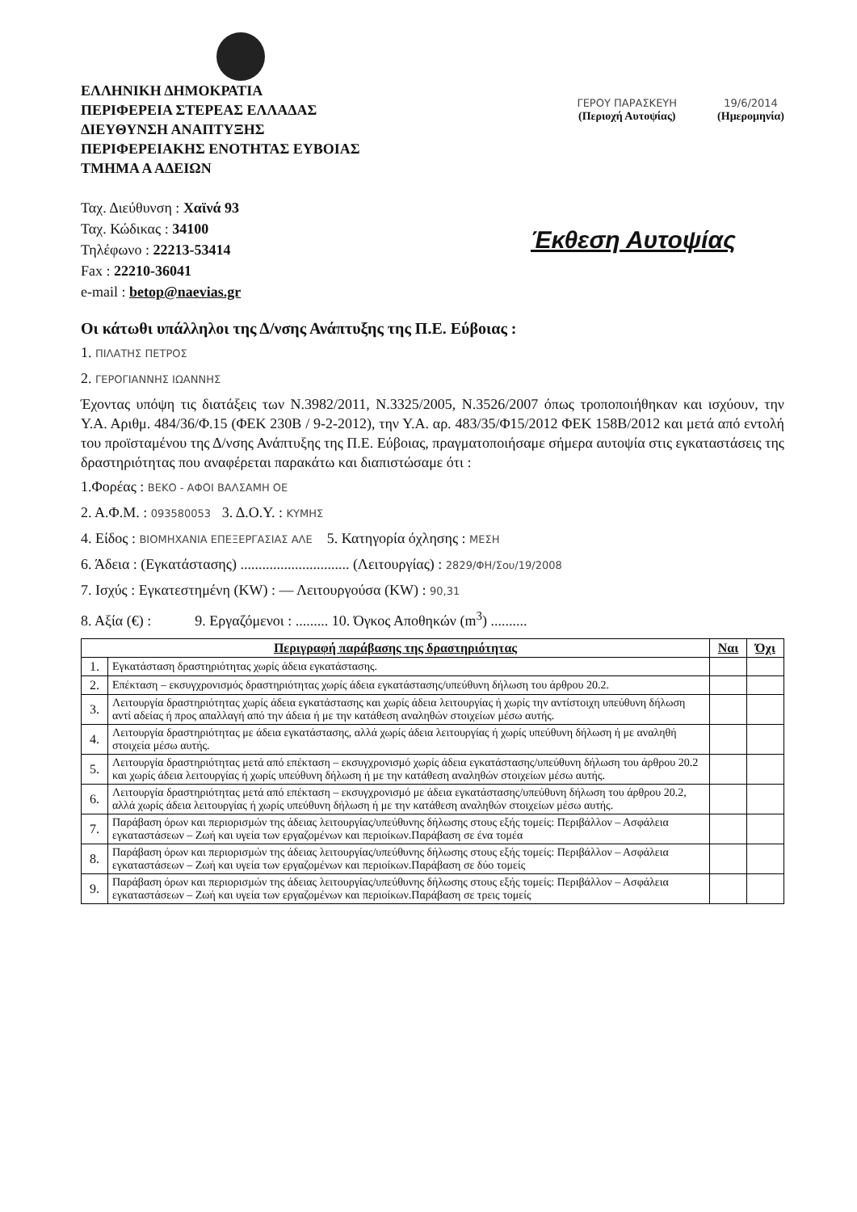ΕΛΛΗΝΙΚΗ ΔΗΜΟΚΡΑΤΙΑ
ΠΕΡΙΦΕΡΕΙΑ ΣΤΕΡΕΑΣ ΕΛΛΑΔΑΣ
ΔΙΕΥΘΥΝΣΗ ΑΝΑΠΤΥΞΗΣ
ΠΕΡΙΦΕΡΕΙΑΚΗΣ ΕΝΟΤΗΤΑΣ ΕΥΒΟΙΑΣ
ΤΜΗΜΑ Α ΑΔΕΙΩΝ
ΓΕΡΟΥ ΠΑΡΑΣΚΕΥΗ
(Περιοχή Αυτοψίας)
19/6/2014
(Ημερομηνία)
Ταχ. Διεύθυνση : Χαϊνά 93
Ταχ. Κώδικας : 34100
Τηλέφωνο : 22213-53414
Fax : 22210-36041
e-mail : betop@naevias.gr
Έκθεση Αυτοψίας
Οι κάτωθι υπάλληλοι της Δ/νσης Ανάπτυξης της Π.Ε. Εύβοιας :
1. ΠΙΛΑΤΗΣ ΠΕΤΡΟΣ
2. ΓΕΡΟΓΙΑΝΝΗΣ ΙΩΑΝΝΗΣ
Έχοντας υπόψη τις διατάξεις των Ν.3982/2011, Ν.3325/2005, Ν.3526/2007 όπως τροποποιήθηκαν και ισχύουν, την Υ.Α. Αριθμ. 484/36/Φ.15 (ΦΕΚ 230Β / 9-2-2012), την Υ.Α. αρ. 483/35/Φ15/2012 ΦΕΚ 158Β/2012 και μετά από εντολή του προϊσταμένου της Δ/νσης Ανάπτυξης της Π.Ε. Εύβοιας, πραγματοποιήσαμε σήμερα αυτοψία στις εγκαταστάσεις της δραστηριότητας που αναφέρεται παρακάτω και διαπιστώσαμε ότι :
1.Φορέας : ΒΕΚΟ - ΑΦΟΙ ΒΑΛΣΑΜΗ ΟΕ
2. Α.Φ.Μ. : 093580053 3. Δ.Ο.Υ. : ΚΥΜΗΣ
4. Είδος : ΒΙΟΜΗΧΑΝΙΑ ΕΠΕΞΕΡΓΑΣΙΑΣ ΑΛΕ 5. Κατηγορία όχλησης : ΜΕΣΗ
6. Άδεια : (Εγκατάστασης) .............................. (Λειτουργίας) : 2829/ΦΗ/Σου/19/2008
7. Ισχύς : Εγκατεστημένη (KW) : — Λειτουργούσα (KW) : 90,31
8. Αξία (€) : 9. Εργαζόμενοι : ......... 10. Όγκος Αποθηκών (m<sup>3</sup>) ..........
| Περιγραφή παράβασης της δραστηριότητας | | Ναι | Όχι |
| --- | --- | --- | --- |
| 1. | Εγκατάσταση δραστηριότητας χωρίς άδεια εγκατάστασης. | | |
| 2. | Επέκταση – εκσυγχρονισμός δραστηριότητας χωρίς άδεια εγκατάστασης/υπεύθυνη δήλωση του άρθρου 20.2. | | |
| 3. | Λειτουργία δραστηριότητας χωρίς άδεια εγκατάστασης και χωρίς άδεια λειτουργίας ή χωρίς την αντίστοιχη υπεύθυνη δήλωση αντί αδείας ή προς απαλλαγή από την άδεια ή με την κατάθεση αναληθών στοιχείων μέσω αυτής. | | |
| 4. | Λειτουργία δραστηριότητας με άδεια εγκατάστασης, αλλά χωρίς άδεια λειτουργίας ή χωρίς υπεύθυνη δήλωση ή με αναληθή στοιχεία μέσω αυτής. | | |
| 5. | Λειτουργία δραστηριότητας μετά από επέκταση – εκσυγχρονισμό χωρίς άδεια εγκατάστασης/υπεύθυνη δήλωση του άρθρου 20.2 και χωρίς άδεια λειτουργίας ή χωρίς υπεύθυνη δήλωση ή με την κατάθεση αναληθών στοιχείων μέσω αυτής. | | |
| 6. | Λειτουργία δραστηριότητας μετά από επέκταση – εκσυγχρονισμό με άδεια εγκατάστασης/υπεύθυνη δήλωση του άρθρου 20.2, αλλά χωρίς άδεια λειτουργίας ή χωρίς υπεύθυνη δήλωση ή με την κατάθεση αναληθών στοιχείων μέσω αυτής. | | |
| 7. | Παράβαση όρων και περιορισμών της άδειας λειτουργίας/υπεύθυνης δήλωσης στους εξής τομείς: Περιβάλλον – Ασφάλεια εγκαταστάσεων – Ζωή και υγεία των εργαζομένων και περιοίκων.Παράβαση σε ένα τομέα | | |
| 8. | Παράβαση όρων και περιορισμών της άδειας λειτουργίας/υπεύθυνης δήλωσης στους εξής τομείς: Περιβάλλον – Ασφάλεια εγκαταστάσεων – Ζωή και υγεία των εργαζομένων και περιοίκων.Παράβαση σε δύο τομείς | | |
| 9. | Παράβαση όρων και περιορισμών της άδειας λειτουργίας/υπεύθυνης δήλωσης στους εξής τομείς: Περιβάλλον – Ασφάλεια εγκαταστάσεων – Ζωή και υγεία των εργαζομένων και περιοίκων.Παράβαση σε τρεις τομείς | | |